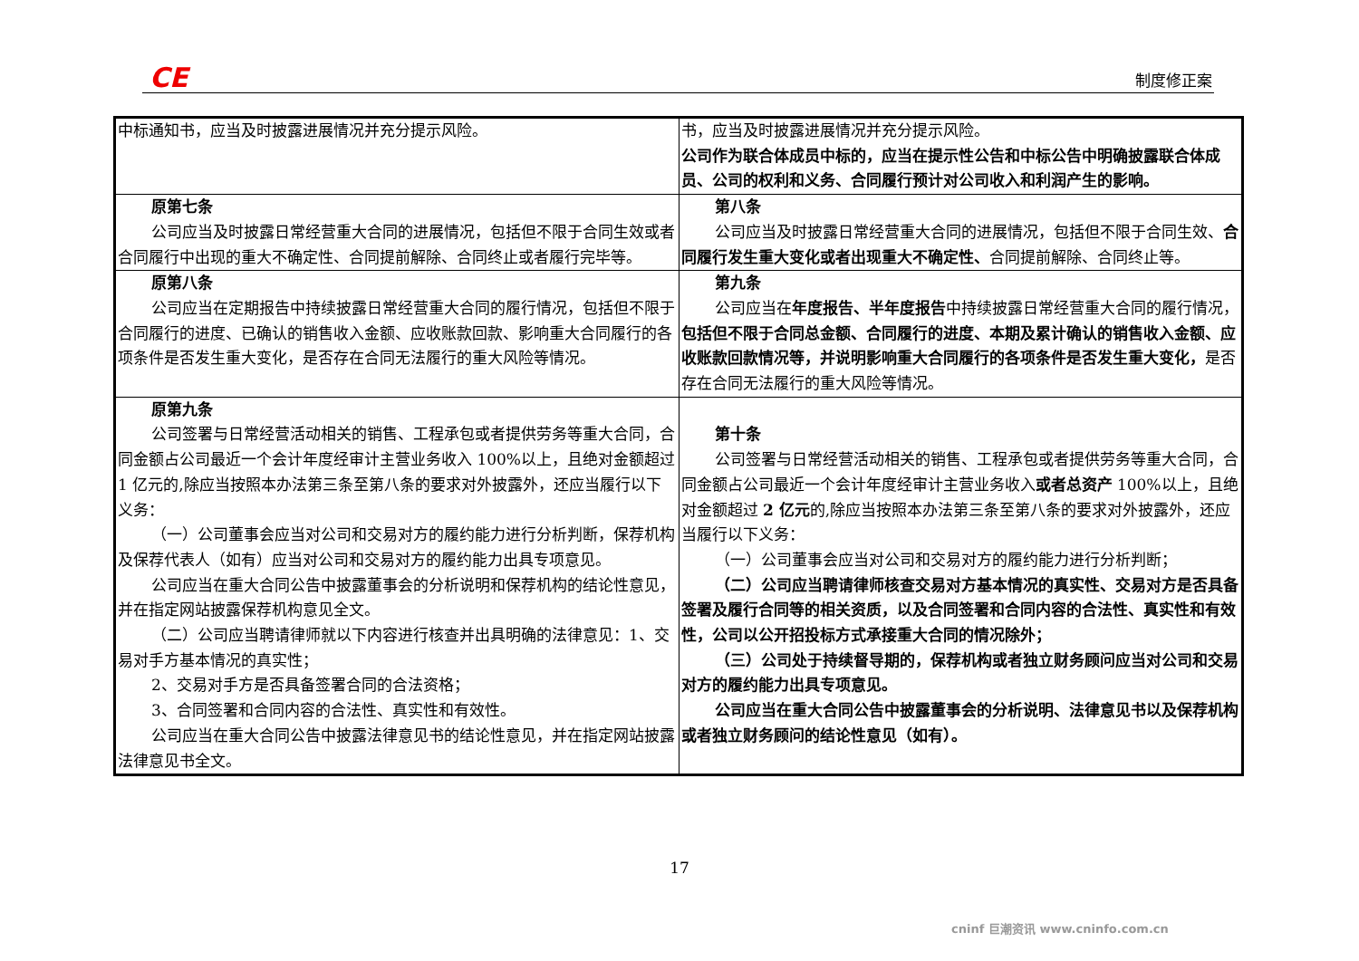CE 制度修正案
| 中标通知书，应当及时披露进展情况并充分提示风险。 | 书，应当及时披露进展情况并充分提示风险。 公司作为联合体成员中标的，应当在提示性公告和中标公告中明确披露联合体成员、公司的权利和义务、合同履行预计对公司收入和利润产生的影响。 |
| 原第七条 公司应当及时披露日常经营重大合同的进展情况，包括但不限于合同生效或者合同履行中出现的重大不确定性、合同提前解除、合同终止或者履行完毕等。 | 第八条 公司应当及时披露日常经营重大合同的进展情况，包括但不限于合同生效、 合同履行发生重大变化或者出现重大不确定性、 合同提前解除、合同终止等。 |
| 原第八条 公司应当在定期报告中持续披露日常经营重大合同的履行情况，包括但不限于合同履行的进度、已确认的销售收入金额、应收账款回款、影响重大合同履行的各项条件是否发生重大变化，是否存在合同无法履行的重大风险等情况。 | 第九条 公司应当在 年度报告、半年度报告 中持续披露日常经营重大合同的履行情况， 包括但不限于合同总金额、合同履行的进度、本期及累计确认的销售收入金额、应收账款回款情况等，并说明影响重大合同履行的各项条件是否发生重大变化， 是否存在合同无法履行的重大风险等情况。 |
| 原第九条 公司签署与日常经营活动相关的销售、工程承包或者提供劳务等重大合同，合同金额占公司最近一个会计年度经审计主营业务收入 100%以上，且绝对金额超过 1 亿元的,除应当按照本办法第三条至第八条的要求对外披露外，还应当履行以下义务： （一）公司董事会应当对公司和交易对方的履约能力进行分析判断，保荐机构及保荐代表人（如有）应当对公司和交易对方的履约能力出具专项意见。 公司应当在重大合同公告中披露董事会的分析说明和保荐机构的结论性意见，并在指定网站披露保荐机构意见全文。 （二）公司应当聘请律师就以下内容进行核查并出具明确的法律意见：1、交易对手方基本情况的真实性； 2、交易对手方是否具备签署合同的合法资格； 3、合同签署和合同内容的合法性、真实性和有效性。 公司应当在重大合同公告中披露法律意见书的结论性意见，并在指定网站披露法律意见书全文。 | 第十条 公司签署与日常经营活动相关的销售、工程承包或者提供劳务等重大合同，合同金额占公司最近一个会计年度经审计主营业务收入 或者总资产 100%以上，且绝对金额超过 2 亿元 的,除应当按照本办法第三条至第八条的要求对外披露外，还应当履行以下义务： （一）公司董事会应当对公司和交易对方的履约能力进行分析判断； （二）公司应当聘请律师核查交易对方基本情况的真实性、交易对方是否具备签署及履行合同等的相关资质，以及合同签署和合同内容的合法性、真实性和有效性，公司以公开招投标方式承接重大合同的情况除外； （三）公司处于持续督导期的，保荐机构或者独立财务顾问应当对公司和交易对方的履约能力出具专项意见。 公司应当在重大合同公告中披露董事会的分析说明、法律意见书以及保荐机构或者独立财务顾问的结论性意见（如有）。 |
17
cninf 巨潮资讯 www.cninfo.com.cn